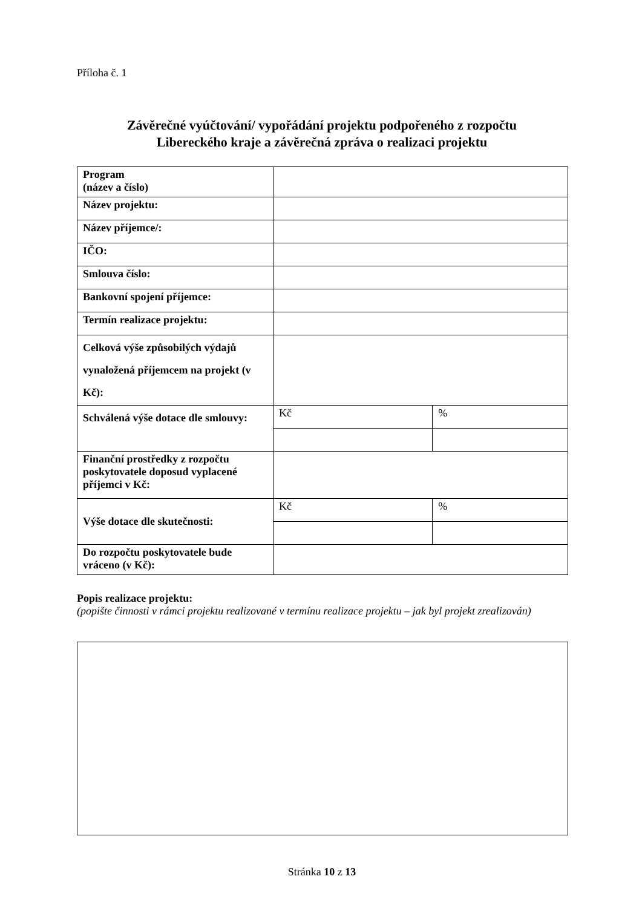Příloha č. 1
Závěrečné vyúčtování/ vypořádání projektu podpořeného z rozpočtu
Libereckého kraje a závěrečná zpráva o realizaci projektu
| Program (název a číslo) | | |
| Název projektu: | | |
| Název příjemce/: | | |
| IČO: | | |
| Smlouva číslo: | | |
| Bankovní spojení příjemce: | | |
| Termín realizace projektu: | | |
| Celková výše způsobilých výdajů vynaložená příjemcem na projekt (v Kč): | | |
| Schválená výše dotace dle smlouvy: | Kč | % |
| Finanční prostředky z rozpočtu poskytovatele doposud vyplacené příjemci v Kč: | | |
| Výše dotace dle skutečnosti: | Kč | % |
| Do rozpočtu poskytovatele bude vráceno (v Kč): | | |
Popis realizace projektu:
(popište činnosti v rámci projektu realizované v termínu realizace projektu – jak byl projekt zrealizován)
Stránka 10 z 13